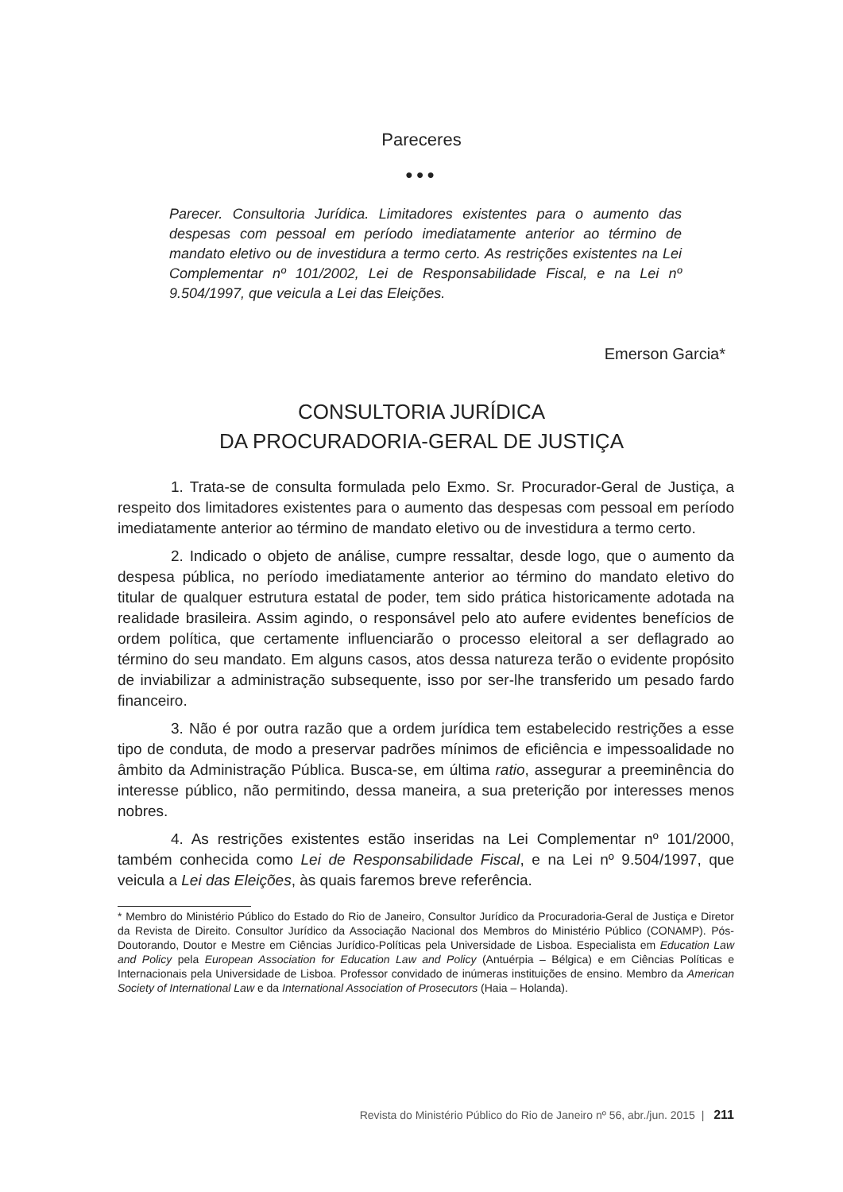Pareceres
●●●
Parecer. Consultoria Jurídica. Limitadores existentes para o aumento das despesas com pessoal em período imediatamente anterior ao término de mandato eletivo ou de investidura a termo certo. As restrições existentes na Lei Complementar nº 101/2002, Lei de Responsabilidade Fiscal, e na Lei nº 9.504/1997, que veicula a Lei das Eleições.
Emerson Garcia*
CONSULTORIA JURÍDICA
DA PROCURADORIA-GERAL DE JUSTIÇA
1. Trata-se de consulta formulada pelo Exmo. Sr. Procurador-Geral de Justiça, a respeito dos limitadores existentes para o aumento das despesas com pessoal em período imediatamente anterior ao término de mandato eletivo ou de investidura a termo certo.
2. Indicado o objeto de análise, cumpre ressaltar, desde logo, que o aumento da despesa pública, no período imediatamente anterior ao término do mandato eletivo do titular de qualquer estrutura estatal de poder, tem sido prática historicamente adotada na realidade brasileira. Assim agindo, o responsável pelo ato aufere evidentes benefícios de ordem política, que certamente influenciarão o processo eleitoral a ser deflagrado ao término do seu mandato. Em alguns casos, atos dessa natureza terão o evidente propósito de inviabilizar a administração subsequente, isso por ser-lhe transferido um pesado fardo financeiro.
3. Não é por outra razão que a ordem jurídica tem estabelecido restrições a esse tipo de conduta, de modo a preservar padrões mínimos de eficiência e impessoalidade no âmbito da Administração Pública. Busca-se, em última ratio, assegurar a preeminência do interesse público, não permitindo, dessa maneira, a sua preterição por interesses menos nobres.
4. As restrições existentes estão inseridas na Lei Complementar nº 101/2000, também conhecida como Lei de Responsabilidade Fiscal, e na Lei nº 9.504/1997, que veicula a Lei das Eleições, às quais faremos breve referência.
* Membro do Ministério Público do Estado do Rio de Janeiro, Consultor Jurídico da Procuradoria-Geral de Justiça e Diretor da Revista de Direito. Consultor Jurídico da Associação Nacional dos Membros do Ministério Público (CONAMP). Pós-Doutorando, Doutor e Mestre em Ciências Jurídico-Políticas pela Universidade de Lisboa. Especialista em Education Law and Policy pela European Association for Education Law and Policy (Antuérpia – Bélgica) e em Ciências Políticas e Internacionais pela Universidade de Lisboa. Professor convidado de inúmeras instituições de ensino. Membro da American Society of International Law e da International Association of Prosecutors (Haia – Holanda).
Revista do Ministério Público do Rio de Janeiro nº 56, abr./jun. 2015 | 211